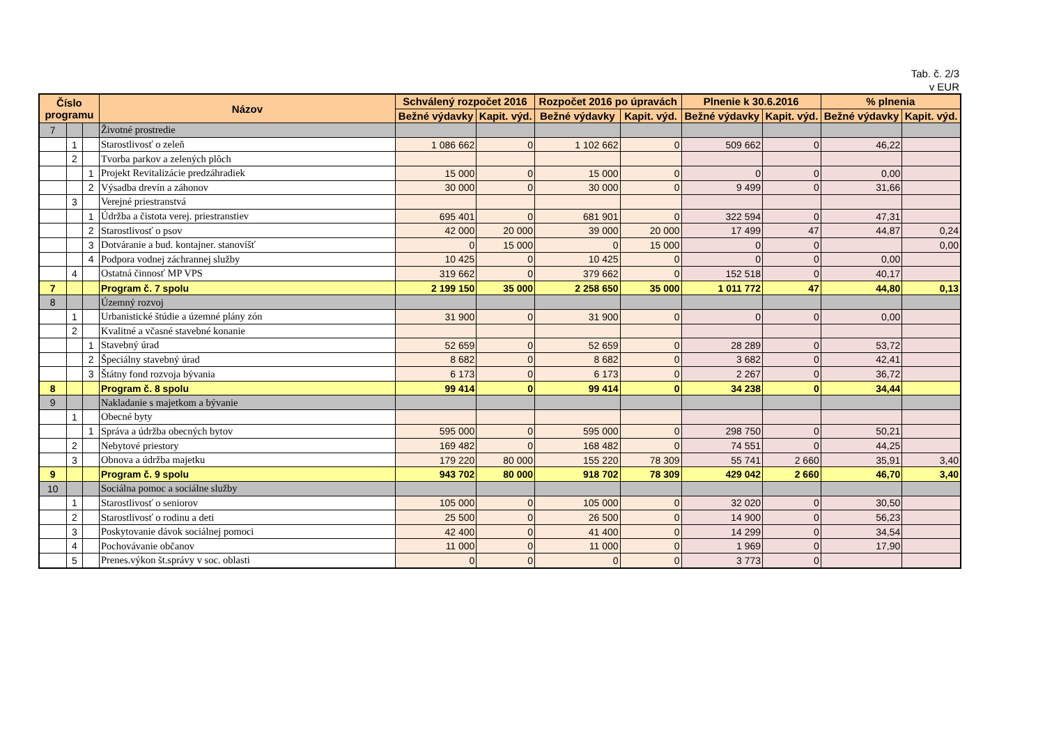Tab. č. 2/3
v EUR
| Číslo programu | | | Názov | Schválený rozpočet 2016 | | Rozpočet 2016 po úpravách | | Plnenie k 30.6.2016 | | % plnenia | |
| --- | --- | --- | --- | --- | --- | --- | --- | --- | --- | --- | --- |
| | | | | Bežné výdavky | Kapit. výd. | Bežné výdavky | Kapit. výd. | Bežné výdavky | Kapit. výd. | Bežné výdavky | Kapit. výd. |
| 7 | | | Životné prostredie | | | | | | | | |
| | 1 | | Starostlivosť o zeleň | 1 086 662 | 0 | 1 102 662 | 0 | 509 662 | 0 | 46,22 | |
| | 2 | | Tvorba parkov a zelených plôch | | | | | | | | |
| | | 1 | Projekt Revitalizácie predzáhradiek | 15 000 | 0 | 15 000 | 0 | 0 | 0 | 0,00 | |
| | | 2 | Výsadba drevín a záhonov | 30 000 | 0 | 30 000 | 0 | 9 499 | 0 | 31,66 | |
| | 3 | | Verejné priestranstvá | | | | | | | | |
| | | 1 | Údržba a čistota verej. priestranstiev | 695 401 | 0 | 681 901 | 0 | 322 594 | 0 | 47,31 | |
| | | 2 | Starostlivosť o psov | 42 000 | 20 000 | 39 000 | 20 000 | 17 499 | 47 | 44,87 | 0,24 |
| | | 3 | Dotváranie a bud. kontajner. stanovíšť | 0 | 15 000 | 0 | 15 000 | 0 | 0 | | 0,00 |
| | | 4 | Podpora vodnej záchrannej služby | 10 425 | 0 | 10 425 | 0 | 0 | 0 | 0,00 | |
| | 4 | | Ostatná činnosť MP VPS | 319 662 | 0 | 379 662 | 0 | 152 518 | 0 | 40,17 | |
| 7 | | | Program č. 7 spolu | 2 199 150 | 35 000 | 2 258 650 | 35 000 | 1 011 772 | 47 | 44,80 | 0,13 |
| 8 | | | Územný rozvoj | | | | | | | | |
| | 1 | | Urbanistické štúdie a územné plány zón | 31 900 | 0 | 31 900 | 0 | 0 | 0 | 0,00 | |
| | 2 | | Kvalitné a včasné stavebné konanie | | | | | | | | |
| | | 1 | Stavebný úrad | 52 659 | 0 | 52 659 | 0 | 28 289 | 0 | 53,72 | |
| | | 2 | Špeciálny stavebný úrad | 8 682 | 0 | 8 682 | 0 | 3 682 | 0 | 42,41 | |
| | | 3 | Štátny fond rozvoja bývania | 6 173 | 0 | 6 173 | 0 | 2 267 | 0 | 36,72 | |
| 8 | | | Program č. 8 spolu | 99 414 | 0 | 99 414 | 0 | 34 238 | 0 | 34,44 | |
| 9 | | | Nakladanie s majetkom a bývanie | | | | | | | | |
| | 1 | | Obecné byty | | | | | | | | |
| | | 1 | Správa a údržba obecných bytov | 595 000 | 0 | 595 000 | 0 | 298 750 | 0 | 50,21 | |
| | 2 | | Nebytové priestory | 169 482 | 0 | 168 482 | 0 | 74 551 | 0 | 44,25 | |
| | 3 | | Obnova a údržba majetku | 179 220 | 80 000 | 155 220 | 78 309 | 55 741 | 2 660 | 35,91 | 3,40 |
| 9 | | | Program č. 9 spolu | 943 702 | 80 000 | 918 702 | 78 309 | 429 042 | 2 660 | 46,70 | 3,40 |
| 10 | | | Sociálna pomoc a sociálne služby | | | | | | | | |
| | 1 | | Starostlivosť o seniorov | 105 000 | 0 | 105 000 | 0 | 32 020 | 0 | 30,50 | |
| | 2 | | Starostlivosť o rodinu a deti | 25 500 | 0 | 26 500 | 0 | 14 900 | 0 | 56,23 | |
| | 3 | | Poskytovanie dávok sociálnej pomoci | 42 400 | 0 | 41 400 | 0 | 14 299 | 0 | 34,54 | |
| | 4 | | Pochovávanie občanov | 11 000 | 0 | 11 000 | 0 | 1 969 | 0 | 17,90 | |
| | 5 | | Prenes.výkon št.správy v soc. oblasti | 0 | 0 | 0 | 0 | 3 773 | 0 | | |